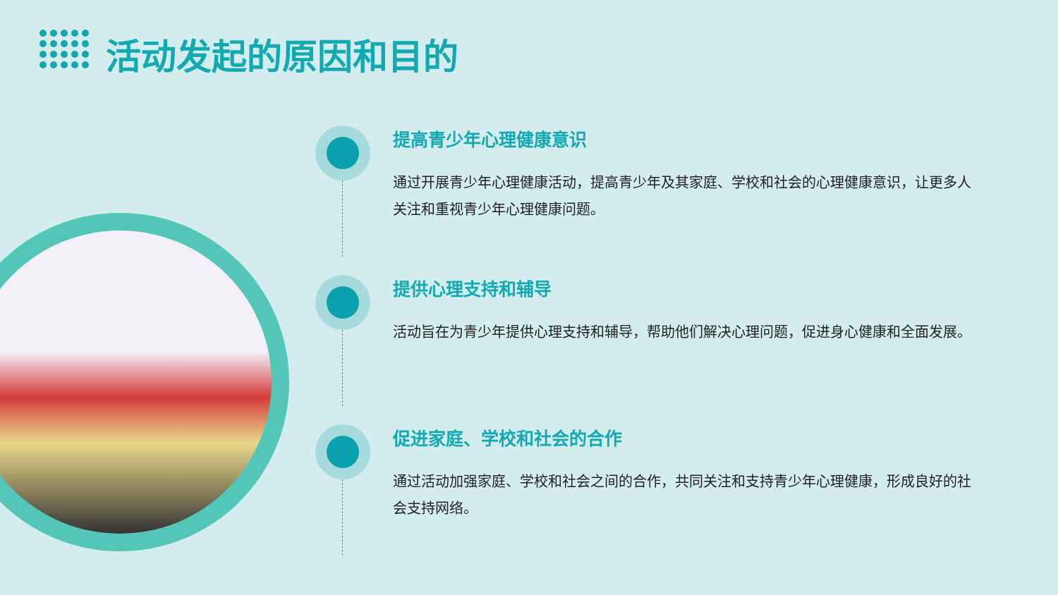活动发起的原因和目的
提高青少年心理健康意识
通过开展青少年心理健康活动，提高青少年及其家庭、学校和社会的心理健康意识，让更多人关注和重视青少年心理健康问题。
提供心理支持和辅导
活动旨在为青少年提供心理支持和辅导，帮助他们解决心理问题，促进身心健康和全面发展。
促进家庭、学校和社会的合作
通过活动加强家庭、学校和社会之间的合作，共同关注和支持青少年心理健康，形成良好的社会支持网络。